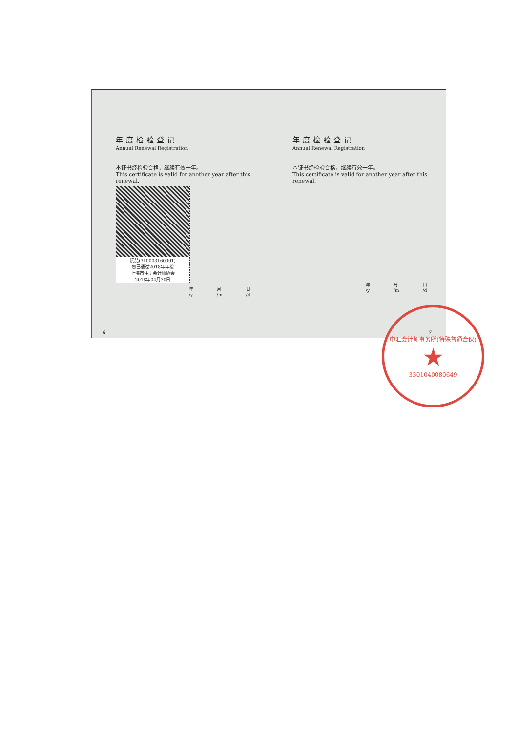年度检验登记
Annual Renewal Registration
本证书经检验合格，继续有效一年。
This certificate is valid for another year after this renewal.
阮喆(310003160001)
您已通过2018年年检
上海市注册会计师协会
2018年04月30日
年 /y 月 /m 日 /d
6
年度检验登记
Annual Renewal Registration
本证书经检验合格，继续有效一年。
This certificate is valid for another year after this renewal.
年 /y 月 /m 日 /d
7
中汇会计师事务所(特殊普通合伙)
★
3301040080649